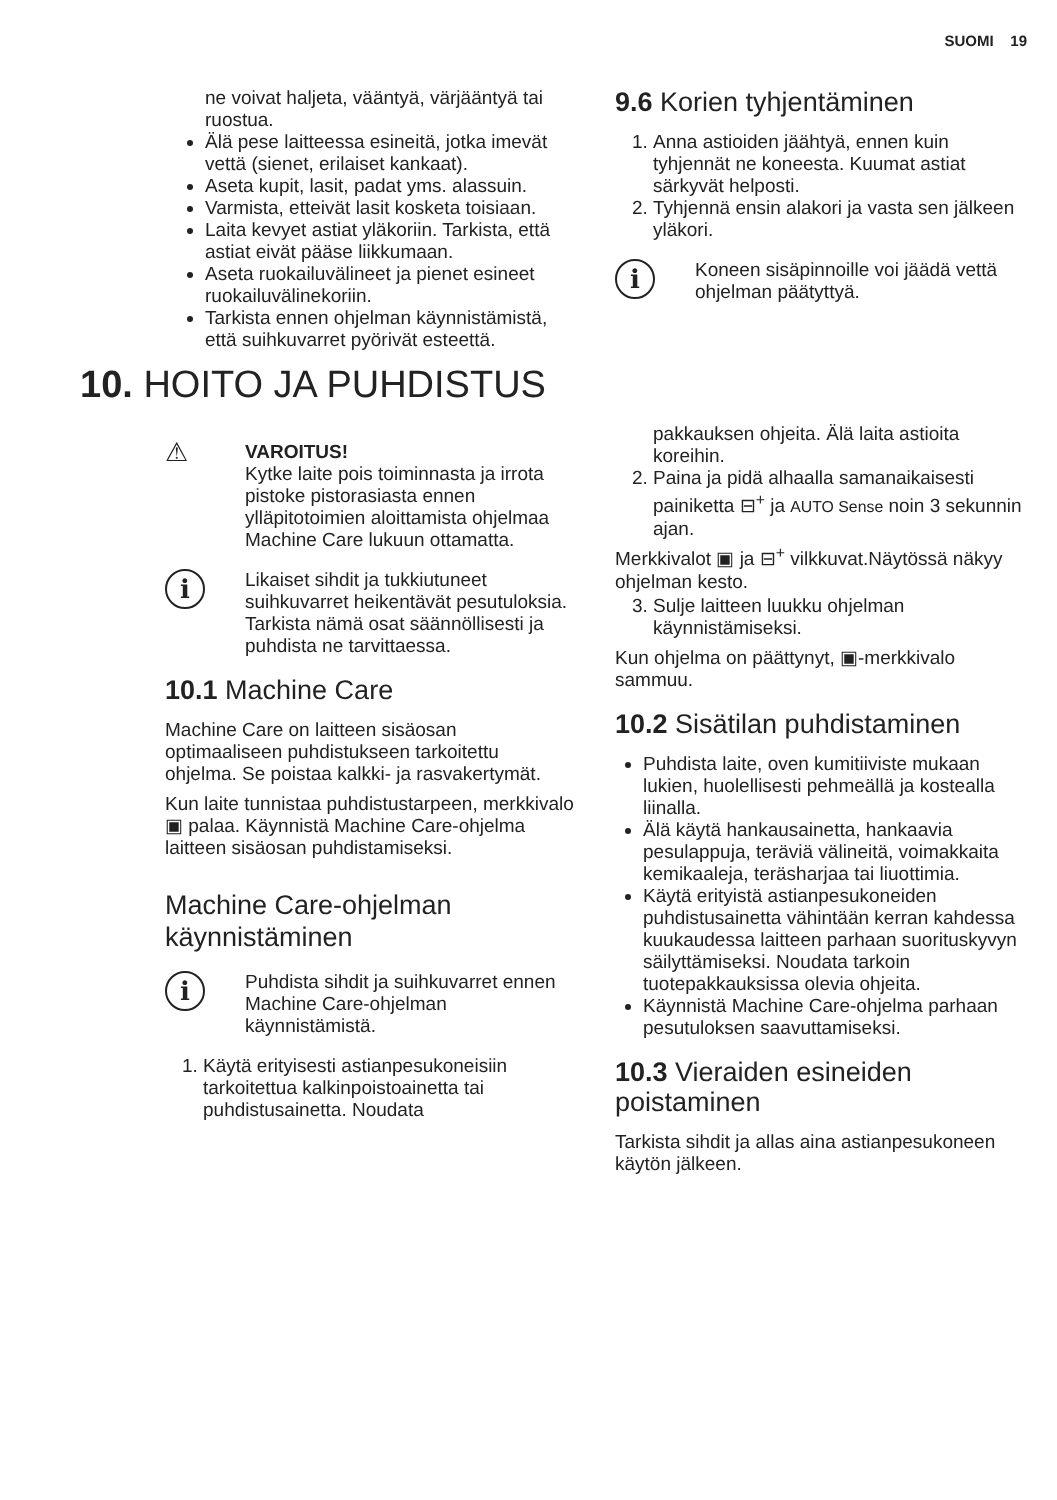SUOMI 19
ne voivat haljeta, vääntyä, värjääntyä tai ruostua.
Älä pese laitteessa esineitä, jotka imevät vettä (sienet, erilaiset kankaat).
Aseta kupit, lasit, padat yms. alassuin.
Varmista, etteivät lasit kosketa toisiaan.
Laita kevyet astiat yläkoriin. Tarkista, että astiat eivät pääse liikkumaan.
Aseta ruokailuvälineet ja pienet esineet ruokailuvälinekoriin.
Tarkista ennen ohjelman käynnistämistä, että suihkuvarret pyörivät esteettä.
9.6 Korien tyhjentäminen
1. Anna astioiden jäähtyä, ennen kuin tyhjennät ne koneesta. Kuumat astiat särkyvät helposti.
2. Tyhjennä ensin alakori ja vasta sen jälkeen yläkori.
i
Koneen sisäpinnoille voi jäädä vettä ohjelman päätyttyä.
10. HOITO JA PUHDISTUS
⚠
VAROITUS!
Kytke laite pois toiminnasta ja irrota pistoke pistorasiasta ennen ylläpitotoimien aloittamista ohjelmaa Machine Care lukuun ottamatta.
i
Likaiset sihdit ja tukkiutuneet suihkuvarret heikentävät pesutuloksia. Tarkista nämä osat säännöllisesti ja puhdista ne tarvittaessa.
10.1 Machine Care
Machine Care on laitteen sisäosan optimaaliseen puhdistukseen tarkoitettu ohjelma. Se poistaa kalkki- ja rasvakertymät.
Kun laite tunnistaa puhdistustarpeen, merkkivalo ▣ palaa. Käynnistä Machine Care-ohjelma laitteen sisäosan puhdistamiseksi.
Machine Care-ohjelman käynnistäminen
i
Puhdista sihdit ja suihkuvarret ennen Machine Care-ohjelman käynnistämistä.
1. Käytä erityisesti astianpesukoneisiin tarkoitettua kalkinpoistoainetta tai puhdistusainetta. Noudata
pakkauksen ohjeita. Älä laita astioita koreihin.
2. Paina ja pidä alhaalla samanaikaisesti painiketta ⊟<sup>+</sup> ja AUTO Sense noin 3 sekunnin ajan.
Merkkivalot ▣ ja ⊟<sup>+</sup> vilkkuvat.Näytössä näkyy ohjelman kesto.
3. Sulje laitteen luukku ohjelman käynnistämiseksi.
Kun ohjelma on päättynyt, ▣-merkkivalo sammuu.
10.2 Sisätilan puhdistaminen
Puhdista laite, oven kumitiiviste mukaan lukien, huolellisesti pehmeällä ja kostealla liinalla.
Älä käytä hankausainetta, hankaavia pesulappuja, teräviä välineitä, voimakkaita kemikaaleja, teräsharjaa tai liuottimia.
Käytä erityistä astianpesukoneiden puhdistusainetta vähintään kerran kahdessa kuukaudessa laitteen parhaan suorituskyvyn säilyttämiseksi. Noudata tarkoin tuotepakkauksissa olevia ohjeita.
Käynnistä Machine Care-ohjelma parhaan pesutuloksen saavuttamiseksi.
10.3 Vieraiden esineiden poistaminen
Tarkista sihdit ja allas aina astianpesukoneen käytön jälkeen.